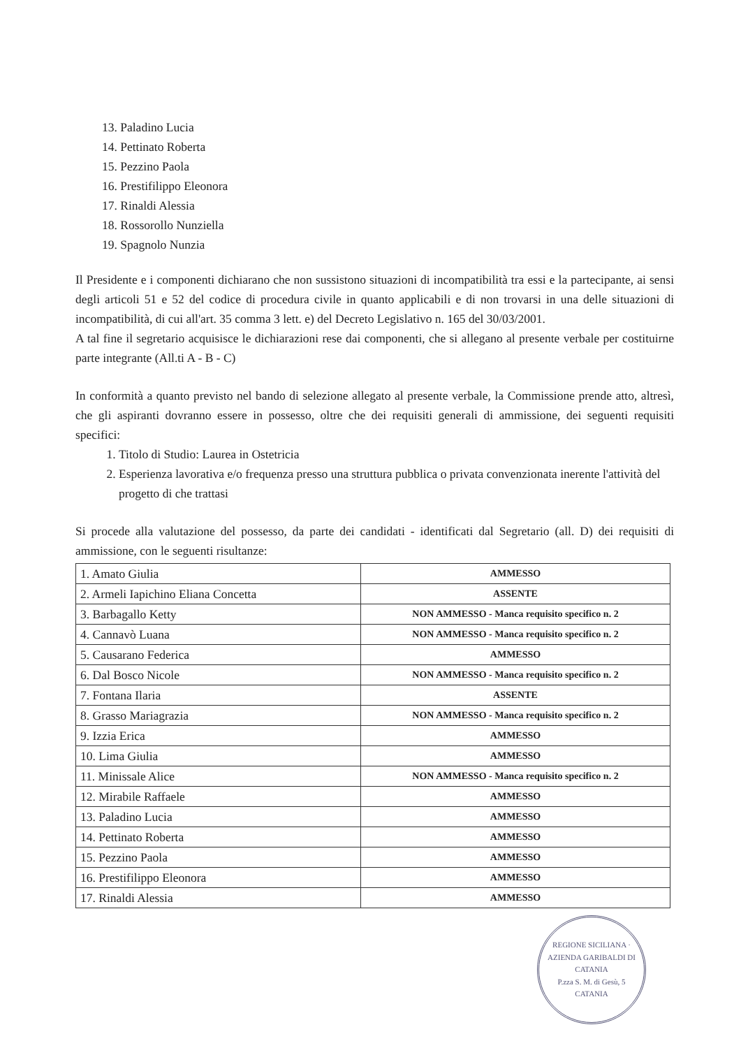13. Paladino Lucia
14. Pettinato Roberta
15. Pezzino Paola
16. Prestifilippo Eleonora
17. Rinaldi Alessia
18. Rossorollo Nunziella
19. Spagnolo Nunzia
Il Presidente e i componenti dichiarano che non sussistono situazioni di incompatibilità tra essi e la partecipante, ai sensi degli articoli 51 e 52 del codice di procedura civile in quanto applicabili e di non trovarsi in una delle situazioni di incompatibilità, di cui all'art. 35 comma 3 lett. e) del Decreto Legislativo n. 165 del 30/03/2001.
A tal fine il segretario acquisisce le dichiarazioni rese dai componenti, che si allegano al presente verbale per costituirne parte integrante (All.ti A - B - C)
In conformità a quanto previsto nel bando di selezione allegato al presente verbale, la Commissione prende atto, altresì, che gli aspiranti dovranno essere in possesso, oltre che dei requisiti generali di ammissione, dei seguenti requisiti specifici:
1. Titolo di Studio: Laurea in Ostetricia
2. Esperienza lavorativa e/o frequenza presso una struttura pubblica o privata convenzionata inerente l'attività del progetto di che trattasi
Si procede alla valutazione del possesso, da parte dei candidati - identificati dal Segretario (all. D) dei requisiti di ammissione, con le seguenti risultanze:
| 1. Amato Giulia | AMMESSO |
| 2. Armeli Iapichino Eliana Concetta | ASSENTE |
| 3. Barbagallo Ketty | NON AMMESSO - Manca requisito specifico n. 2 |
| 4. Cannavò Luana | NON AMMESSO - Manca requisito specifico n. 2 |
| 5. Causarano Federica | AMMESSO |
| 6. Dal Bosco Nicole | NON AMMESSO - Manca requisito specifico n. 2 |
| 7. Fontana Ilaria | ASSENTE |
| 8. Grasso Mariagrazia | NON AMMESSO - Manca requisito specifico n. 2 |
| 9. Izzia Erica | AMMESSO |
| 10. Lima Giulia | AMMESSO |
| 11. Minissale Alice | NON AMMESSO - Manca requisito specifico n. 2 |
| 12. Mirabile Raffaele | AMMESSO |
| 13. Paladino Lucia | AMMESSO |
| 14. Pettinato Roberta | AMMESSO |
| 15. Pezzino Paola | AMMESSO |
| 16. Prestifilippo Eleonora | AMMESSO |
| 17. Rinaldi Alessia | AMMESSO |
REGIONE SICILIANA · AZIENDA GARIBALDI DI CATANIA
P.zza S. M. di Gesù, 5
CATANIA